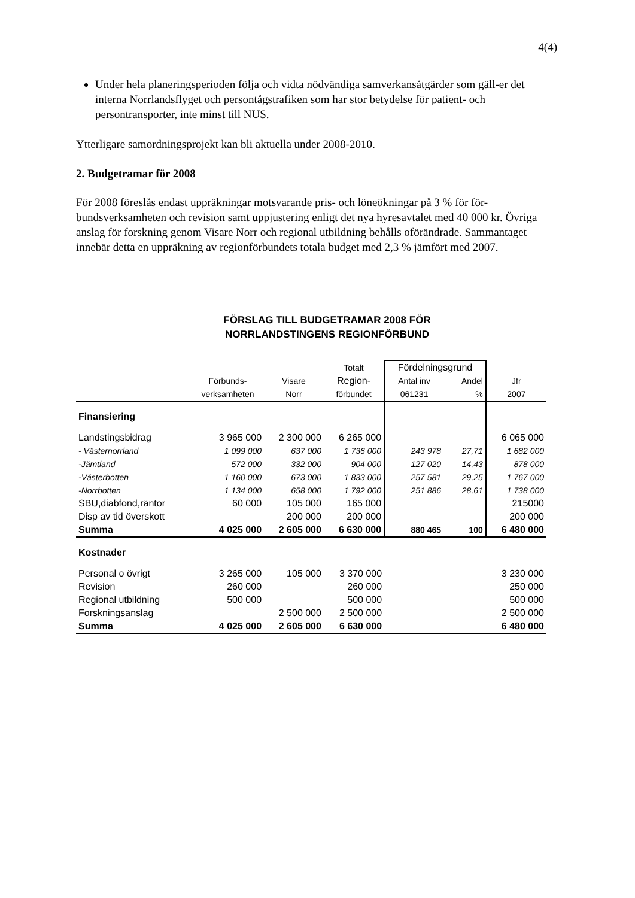4(4)
Under hela planeringsperioden följa och vidta nödvändiga samverkansåtgärder som gäll-er det interna Norrlandsflyget och persontågstrafiken som har stor betydelse för patient- och persontransporter, inte minst till NUS.
Ytterligare samordningsprojekt kan bli aktuella under 2008-2010.
2. Budgetramar för 2008
För 2008 föreslås endast uppräkningar motsvarande pris- och löneökningar på 3 % för för-bundsverksamheten och revision samt uppjustering enligt det nya hyresavtalet med 40 000 kr. Övriga anslag för forskning genom Visare Norr och regional utbildning behålls oförändrade. Sammantaget innebär detta en uppräkning av regionförbundets totala budget med 2,3 % jämfört med 2007.
FÖRSLAG TILL BUDGETRAMAR 2008 FÖR
NORRLANDSTINGENS REGIONFÖRBUND
| | | | Totalt | Fördelningsgrund | | |
| --- | --- | --- | --- | --- | --- | --- |
| | Förbunds- | Visare | Region- | Antal inv | Andel | Jfr |
| | verksamheten | Norr | förbundet | 061231 | % | 2007 |
| Finansiering | | | | | | |
| Landstingsbidrag | 3 965 000 | 2 300 000 | 6 265 000 | | | 6 065 000 |
| - Västernorrland | 1 099 000 | 637 000 | 1 736 000 | 243 978 | 27,71 | 1 682 000 |
| -Jämtland | 572 000 | 332 000 | 904 000 | 127 020 | 14,43 | 878 000 |
| -Västerbotten | 1 160 000 | 673 000 | 1 833 000 | 257 581 | 29,25 | 1 767 000 |
| -Norrbotten | 1 134 000 | 658 000 | 1 792 000 | 251 886 | 28,61 | 1 738 000 |
| SBU,diabfond,räntor | 60 000 | 105 000 | 165 000 | | | 215000 |
| Disp av tid överskott | | 200 000 | 200 000 | | | 200 000 |
| Summa | 4 025 000 | 2 605 000 | 6 630 000 | 880 465 | 100 | 6 480 000 |
| Kostnader | | | | | | |
| Personal o övrigt | 3 265 000 | 105 000 | 3 370 000 | | | 3 230 000 |
| Revision | 260 000 | | 260 000 | | | 250 000 |
| Regional utbildning | 500 000 | | 500 000 | | | 500 000 |
| Forskningsanslag | | 2 500 000 | 2 500 000 | | | 2 500 000 |
| Summa | 4 025 000 | 2 605 000 | 6 630 000 | | | 6 480 000 |